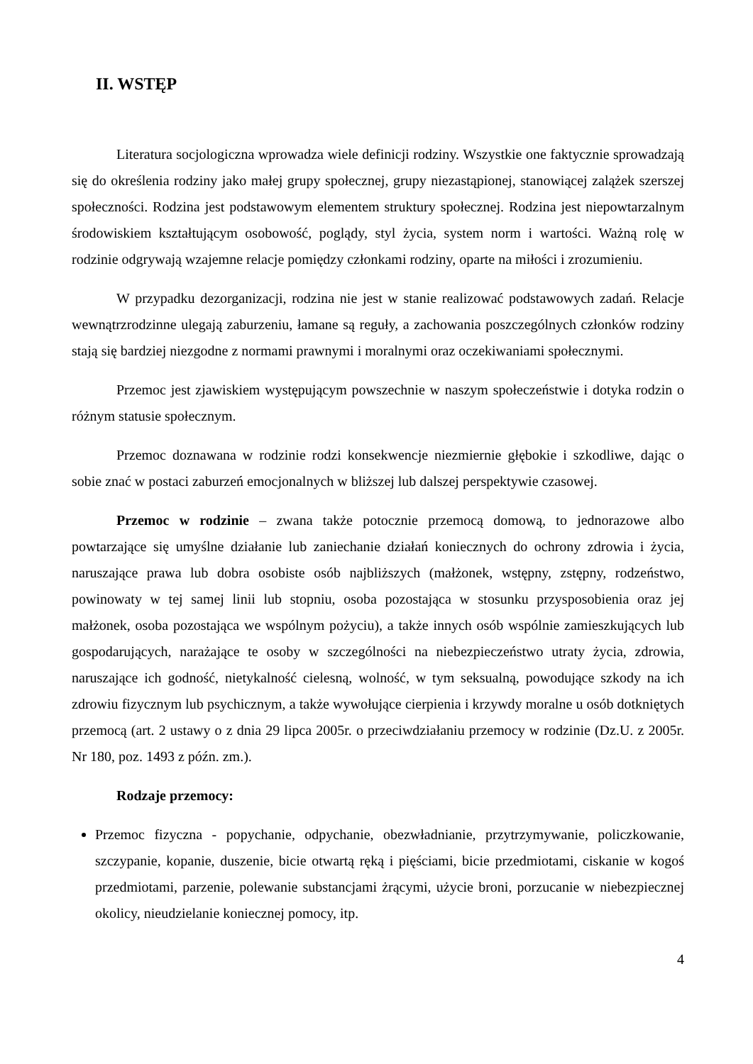II. WSTĘP
Literatura socjologiczna wprowadza wiele definicji rodziny. Wszystkie one faktycznie sprowadzają się do określenia rodziny jako małej grupy społecznej, grupy niezastąpionej, stanowiącej zalążek szerszej społeczności. Rodzina jest podstawowym elementem struktury społecznej. Rodzina jest niepowtarzalnym środowiskiem kształtującym osobowość, poglądy, styl życia, system norm i wartości. Ważną rolę w rodzinie odgrywają wzajemne relacje pomiędzy członkami rodziny, oparte na miłości i zrozumieniu.
W przypadku dezorganizacji, rodzina nie jest w stanie realizować podstawowych zadań. Relacje wewnątrzrodzinne ulegają zaburzeniu, łamane są reguły, a zachowania poszczególnych członków rodziny stają się bardziej niezgodne z normami prawnymi i moralnymi oraz oczekiwaniami społecznymi.
Przemoc jest zjawiskiem występującym powszechnie w naszym społeczeństwie i dotyka rodzin o różnym statusie społecznym.
Przemoc doznawana w rodzinie rodzi konsekwencje niezmiernie głębokie i szkodliwe, dając o sobie znać w postaci zaburzeń emocjonalnych w bliższej lub dalszej perspektywie czasowej.
Przemoc w rodzinie – zwana także potocznie przemocą domową, to jednorazowe albo powtarzające się umyślne działanie lub zaniechanie działań koniecznych do ochrony zdrowia i życia, naruszające prawa lub dobra osobiste osób najbliższych (małżonek, wstępny, zstępny, rodzeństwo, powinowaty w tej samej linii lub stopniu, osoba pozostająca w stosunku przysposobienia oraz jej małżonek, osoba pozostająca we wspólnym pożyciu), a także innych osób wspólnie zamieszkujących lub gospodarujących, narażające te osoby w szczególności na niebezpieczeństwo utraty życia, zdrowia, naruszające ich godność, nietykalność cielesną, wolność, w tym seksualną, powodujące szkody na ich zdrowiu fizycznym lub psychicznym, a także wywołujące cierpienia i krzywdy moralne u osób dotkniętych przemocą (art. 2 ustawy o z dnia 29 lipca 2005r. o przeciwdziałaniu przemocy w rodzinie (Dz.U. z 2005r. Nr 180, poz. 1493 z późn. zm.).
Rodzaje przemocy:
Przemoc fizyczna - popychanie, odpychanie, obezwładnianie, przytrzymywanie, policzkowanie, szczypanie, kopanie, duszenie, bicie otwartą ręką i pięściami, bicie przedmiotami, ciskanie w kogoś przedmiotami, parzenie, polewanie substancjami żrącymi, użycie broni, porzucanie w niebezpiecznej okolicy, nieudzielanie koniecznej pomocy, itp.
4